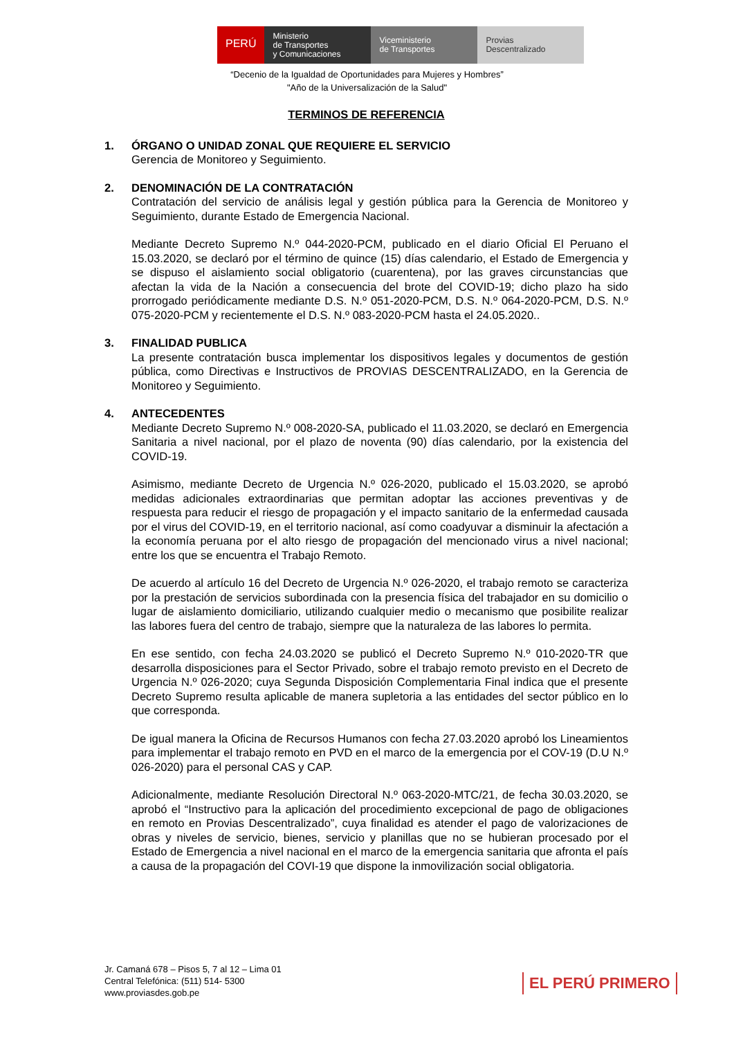PERÚ
Ministerio
de Transportes
y Comunicaciones
Viceministerio
de Transportes
Provias
Descentralizado
“Decenio de la Igualdad de Oportunidades para Mujeres y Hombres”
"Año de la Universalización de la Salud"
TERMINOS DE REFERENCIA
1. ÓRGANO O UNIDAD ZONAL QUE REQUIERE EL SERVICIO
Gerencia de Monitoreo y Seguimiento.
2. DENOMINACIÓN DE LA CONTRATACIÓN
Contratación del servicio de análisis legal y gestión pública para la Gerencia de Monitoreo y Seguimiento, durante Estado de Emergencia Nacional.
Mediante Decreto Supremo N.º 044-2020-PCM, publicado en el diario Oficial El Peruano el 15.03.2020, se declaró por el término de quince (15) días calendario, el Estado de Emergencia y se dispuso el aislamiento social obligatorio (cuarentena), por las graves circunstancias que afectan la vida de la Nación a consecuencia del brote del COVID-19; dicho plazo ha sido prorrogado periódicamente mediante D.S. N.º 051-2020-PCM, D.S. N.º 064-2020-PCM, D.S. N.º 075-2020-PCM y recientemente el D.S. N.º 083-2020-PCM hasta el 24.05.2020..
3. FINALIDAD PUBLICA
La presente contratación busca implementar los dispositivos legales y documentos de gestión pública, como Directivas e Instructivos de PROVIAS DESCENTRALIZADO, en la Gerencia de Monitoreo y Seguimiento.
4. ANTECEDENTES
Mediante Decreto Supremo N.º 008-2020-SA, publicado el 11.03.2020, se declaró en Emergencia Sanitaria a nivel nacional, por el plazo de noventa (90) días calendario, por la existencia del COVID-19.
Asimismo, mediante Decreto de Urgencia N.º 026-2020, publicado el 15.03.2020, se aprobó medidas adicionales extraordinarias que permitan adoptar las acciones preventivas y de respuesta para reducir el riesgo de propagación y el impacto sanitario de la enfermedad causada por el virus del COVID-19, en el territorio nacional, así como coadyuvar a disminuir la afectación a la economía peruana por el alto riesgo de propagación del mencionado virus a nivel nacional; entre los que se encuentra el Trabajo Remoto.
De acuerdo al artículo 16 del Decreto de Urgencia N.º 026-2020, el trabajo remoto se caracteriza por la prestación de servicios subordinada con la presencia física del trabajador en su domicilio o lugar de aislamiento domiciliario, utilizando cualquier medio o mecanismo que posibilite realizar las labores fuera del centro de trabajo, siempre que la naturaleza de las labores lo permita.
En ese sentido, con fecha 24.03.2020 se publicó el Decreto Supremo N.º 010-2020-TR que desarrolla disposiciones para el Sector Privado, sobre el trabajo remoto previsto en el Decreto de Urgencia N.º 026-2020; cuya Segunda Disposición Complementaria Final indica que el presente Decreto Supremo resulta aplicable de manera supletoria a las entidades del sector público en lo que corresponda.
De igual manera la Oficina de Recursos Humanos con fecha 27.03.2020 aprobó los Lineamientos para implementar el trabajo remoto en PVD en el marco de la emergencia por el COV-19 (D.U N.º 026-2020) para el personal CAS y CAP.
Adicionalmente, mediante Resolución Directoral N.º 063-2020-MTC/21, de fecha 30.03.2020, se aprobó el “Instructivo para la aplicación del procedimiento excepcional de pago de obligaciones en remoto en Provias Descentralizado”, cuya finalidad es atender el pago de valorizaciones de obras y niveles de servicio, bienes, servicio y planillas que no se hubieran procesado por el Estado de Emergencia a nivel nacional en el marco de la emergencia sanitaria que afronta el país a causa de la propagación del COVI-19 que dispone la inmovilización social obligatoria.
Jr. Camaná 678 – Pisos 5, 7 al 12 – Lima 01
Central Telefónica: (511) 514- 5300
www.proviasdes.gob.pe
EL PERÚ PRIMERO